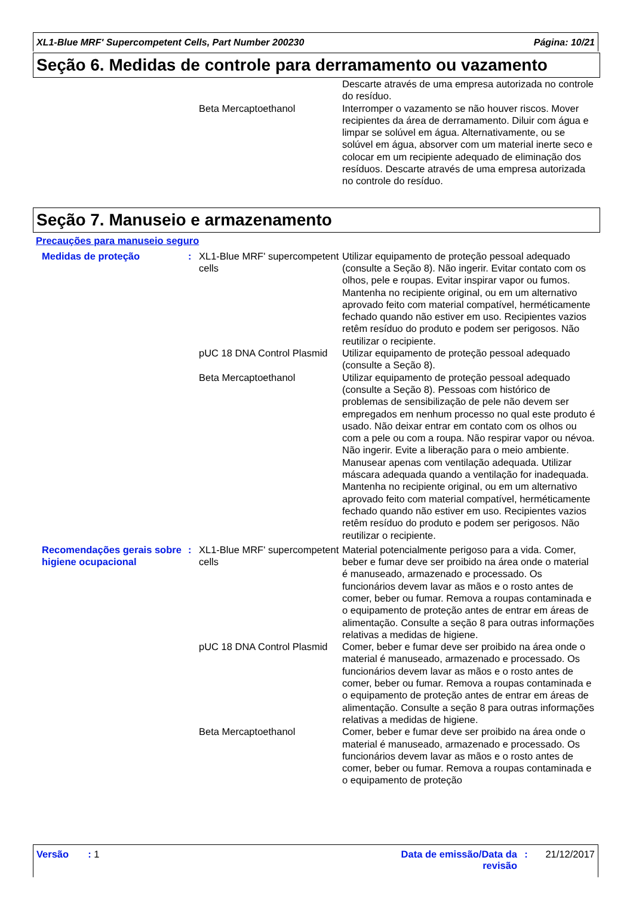XL1-Blue MRF' Supercompetent Cells, Part Number 200230 Página: 10/21
Seção 6. Medidas de controle para derramamento ou vazamento
| | | | Descarte através de uma empresa autorizada no controle do resíduo. |
| | | Beta Mercaptoethanol | Interromper o vazamento se não houver riscos. Mover recipientes da área de derramamento. Diluir com água e limpar se solúvel em água. Alternativamente, ou se solúvel em água, absorver com um material inerte seco e colocar em um recipiente adequado de eliminação dos resíduos. Descarte através de uma empresa autorizada no controle do resíduo. |
Seção 7. Manuseio e armazenamento
Precauções para manuseio seguro
| Medidas de proteção | : | XL1-Blue MRF' supercompetent cells | Utilizar equipamento de proteção pessoal adequado (consulte a Seção 8). Não ingerir. Evitar contato com os olhos, pele e roupas. Evitar inspirar vapor ou fumos. Mantenha no recipiente original, ou em um alternativo aprovado feito com material compatível, herméticamente fechado quando não estiver em uso. Recipientes vazios retêm resíduo do produto e podem ser perigosos. Não reutilizar o recipiente. |
| | | pUC 18 DNA Control Plasmid | Utilizar equipamento de proteção pessoal adequado (consulte a Seção 8). |
| | | Beta Mercaptoethanol | Utilizar equipamento de proteção pessoal adequado (consulte a Seção 8). Pessoas com histórico de problemas de sensibilização de pele não devem ser empregados em nenhum processo no qual este produto é usado. Não deixar entrar em contato com os olhos ou com a pele ou com a roupa. Não respirar vapor ou névoa. Não ingerir. Evite a liberação para o meio ambiente. Manusear apenas com ventilação adequada. Utilizar máscara adequada quando a ventilação for inadequada. Mantenha no recipiente original, ou em um alternativo aprovado feito com material compatível, herméticamente fechado quando não estiver em uso. Recipientes vazios retêm resíduo do produto e podem ser perigosos. Não reutilizar o recipiente. |
| Recomendações gerais sobre higiene ocupacional | : | XL1-Blue MRF' supercompetent cells | Material potencialmente perigoso para a vida. Comer, beber e fumar deve ser proibido na área onde o material é manuseado, armazenado e processado. Os funcionários devem lavar as mãos e o rosto antes de comer, beber ou fumar. Remova a roupas contaminada e o equipamento de proteção antes de entrar em áreas de alimentação. Consulte a seção 8 para outras informações relativas a medidas de higiene. |
| | | pUC 18 DNA Control Plasmid | Comer, beber e fumar deve ser proibido na área onde o material é manuseado, armazenado e processado. Os funcionários devem lavar as mãos e o rosto antes de comer, beber ou fumar. Remova a roupas contaminada e o equipamento de proteção antes de entrar em áreas de alimentação. Consulte a seção 8 para outras informações relativas a medidas de higiene. |
| | | Beta Mercaptoethanol | Comer, beber e fumar deve ser proibido na área onde o material é manuseado, armazenado e processado. Os funcionários devem lavar as mãos e o rosto antes de comer, beber ou fumar. Remova a roupas contaminada e o equipamento de proteção |
Versão : 1 Data de emissão/Data da revisão
: 21/12/2017